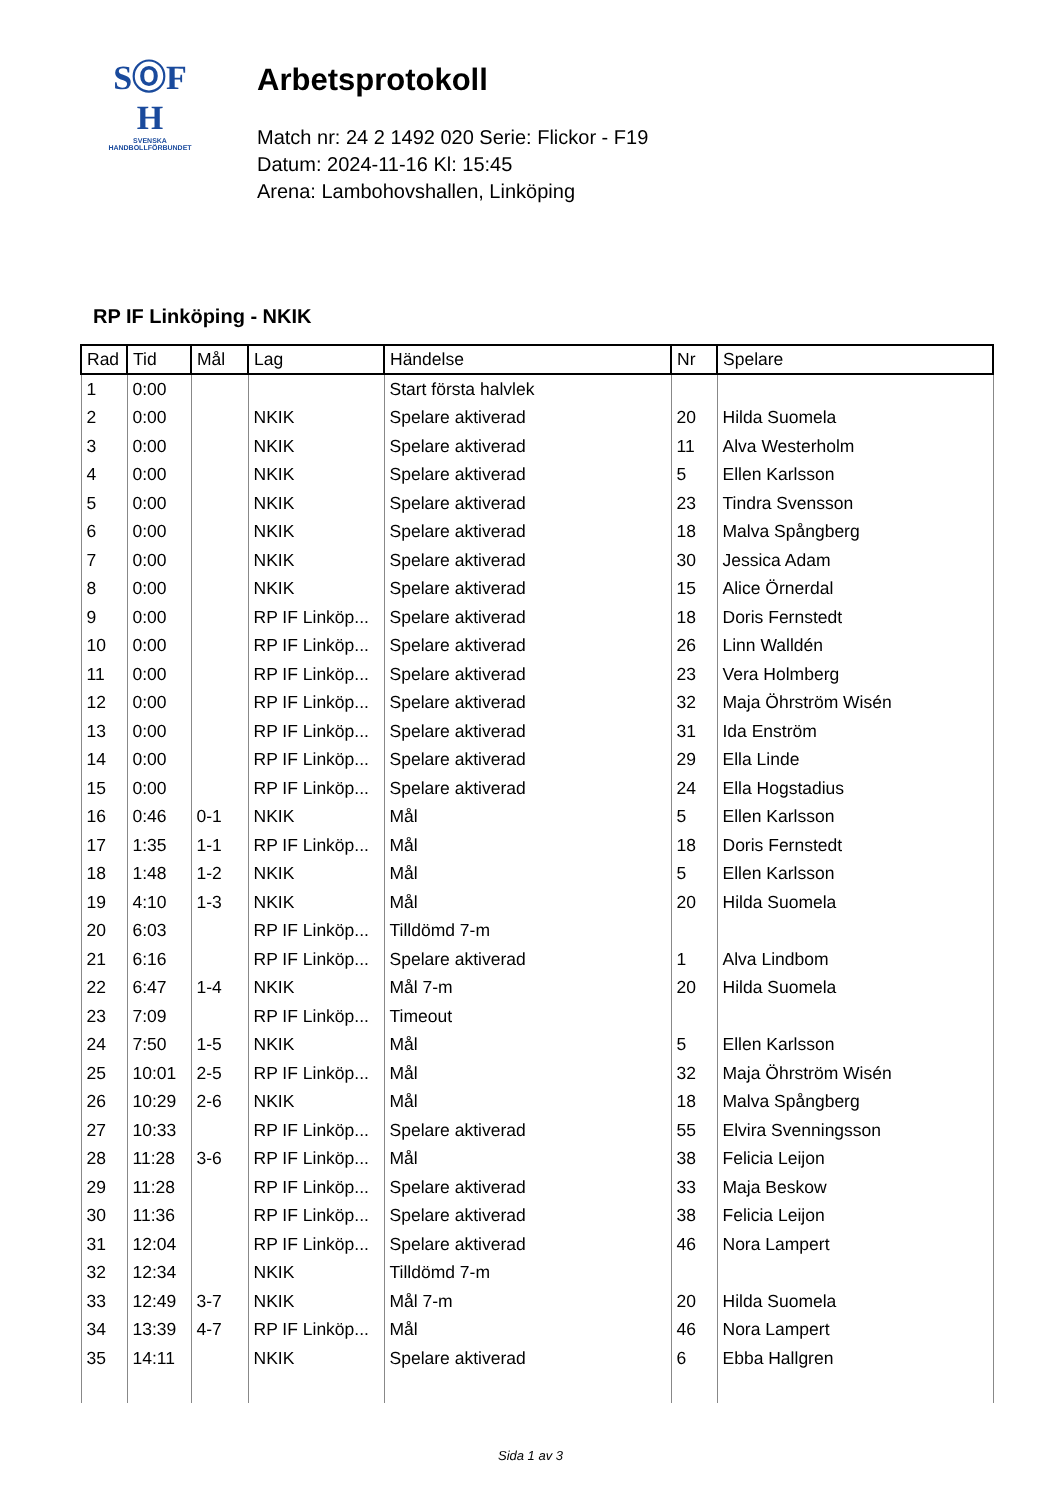SⓄF
H
SVENSKA
HANDBOLLFÖRBUNDET
Arbetsprotokoll
Match nr: 24 2 1492 020 Serie: Flickor - F19
Datum: 2024-11-16 Kl: 15:45
Arena: Lambohovshallen, Linköping
RP IF Linköping - NKIK
| Rad | Tid | Mål | Lag | Händelse | Nr | Spelare |
| --- | --- | --- | --- | --- | --- | --- |
| 1 | 0:00 | | | Start första halvlek | | |
| 2 | 0:00 | | NKIK | Spelare aktiverad | 20 | Hilda Suomela |
| 3 | 0:00 | | NKIK | Spelare aktiverad | 11 | Alva Westerholm |
| 4 | 0:00 | | NKIK | Spelare aktiverad | 5 | Ellen Karlsson |
| 5 | 0:00 | | NKIK | Spelare aktiverad | 23 | Tindra Svensson |
| 6 | 0:00 | | NKIK | Spelare aktiverad | 18 | Malva Spångberg |
| 7 | 0:00 | | NKIK | Spelare aktiverad | 30 | Jessica Adam |
| 8 | 0:00 | | NKIK | Spelare aktiverad | 15 | Alice Örnerdal |
| 9 | 0:00 | | RP IF Linköp... | Spelare aktiverad | 18 | Doris Fernstedt |
| 10 | 0:00 | | RP IF Linköp... | Spelare aktiverad | 26 | Linn Walldén |
| 11 | 0:00 | | RP IF Linköp... | Spelare aktiverad | 23 | Vera Holmberg |
| 12 | 0:00 | | RP IF Linköp... | Spelare aktiverad | 32 | Maja Öhrström Wisén |
| 13 | 0:00 | | RP IF Linköp... | Spelare aktiverad | 31 | Ida Enström |
| 14 | 0:00 | | RP IF Linköp... | Spelare aktiverad | 29 | Ella Linde |
| 15 | 0:00 | | RP IF Linköp... | Spelare aktiverad | 24 | Ella Hogstadius |
| 16 | 0:46 | 0-1 | NKIK | Mål | 5 | Ellen Karlsson |
| 17 | 1:35 | 1-1 | RP IF Linköp... | Mål | 18 | Doris Fernstedt |
| 18 | 1:48 | 1-2 | NKIK | Mål | 5 | Ellen Karlsson |
| 19 | 4:10 | 1-3 | NKIK | Mål | 20 | Hilda Suomela |
| 20 | 6:03 | | RP IF Linköp... | Tilldömd 7-m | | |
| 21 | 6:16 | | RP IF Linköp... | Spelare aktiverad | 1 | Alva Lindbom |
| 22 | 6:47 | 1-4 | NKIK | Mål 7-m | 20 | Hilda Suomela |
| 23 | 7:09 | | RP IF Linköp... | Timeout | | |
| 24 | 7:50 | 1-5 | NKIK | Mål | 5 | Ellen Karlsson |
| 25 | 10:01 | 2-5 | RP IF Linköp... | Mål | 32 | Maja Öhrström Wisén |
| 26 | 10:29 | 2-6 | NKIK | Mål | 18 | Malva Spångberg |
| 27 | 10:33 | | RP IF Linköp... | Spelare aktiverad | 55 | Elvira Svenningsson |
| 28 | 11:28 | 3-6 | RP IF Linköp... | Mål | 38 | Felicia Leijon |
| 29 | 11:28 | | RP IF Linköp... | Spelare aktiverad | 33 | Maja Beskow |
| 30 | 11:36 | | RP IF Linköp... | Spelare aktiverad | 38 | Felicia Leijon |
| 31 | 12:04 | | RP IF Linköp... | Spelare aktiverad | 46 | Nora Lampert |
| 32 | 12:34 | | NKIK | Tilldömd 7-m | | |
| 33 | 12:49 | 3-7 | NKIK | Mål 7-m | 20 | Hilda Suomela |
| 34 | 13:39 | 4-7 | RP IF Linköp... | Mål | 46 | Nora Lampert |
| 35 | 14:11 | | NKIK | Spelare aktiverad | 6 | Ebba Hallgren |
Sida 1 av 3